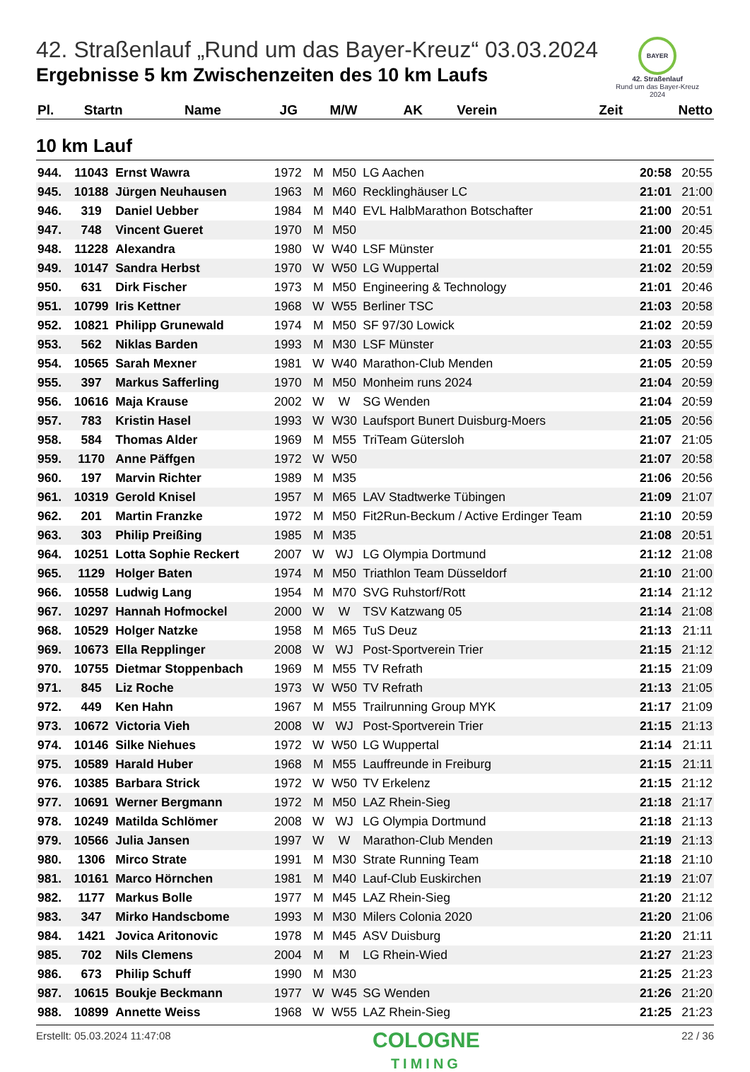42. Straßenlauf „Rund um das Bayer-Kreuz“ 03.03.2024
Ergebnisse 5 km Zwischenzeiten des 10 km Laufs
BAYER
42. Straßenlauf
Rund um das Bayer-Kreuz
2024
| Pl. | Startn | Name | JG | M/W | AK | Verein | Zeit | Netto |
| --- | --- | --- | --- | --- | --- | --- | --- | --- |
10 km Lauf
| 944. | 11043 | Ernst Wawra | 1972 | M | M50 | LG Aachen | 20:58 | 20:55 |
| 945. | 10188 | Jürgen Neuhausen | 1963 | M | M60 | Recklinghäuser LC | 21:01 | 21:00 |
| 946. | 319 | Daniel Uebber | 1984 | M | M40 | EVL HalbMarathon Botschafter | 21:00 | 20:51 |
| 947. | 748 | Vincent Gueret | 1970 | M | M50 | | 21:00 | 20:45 |
| 948. | 11228 | Alexandra | 1980 | W | W40 | LSF Münster | 21:01 | 20:55 |
| 949. | 10147 | Sandra Herbst | 1970 | W | W50 | LG Wuppertal | 21:02 | 20:59 |
| 950. | 631 | Dirk Fischer | 1973 | M | M50 | Engineering & Technology | 21:01 | 20:46 |
| 951. | 10799 | Iris Kettner | 1968 | W | W55 | Berliner TSC | 21:03 | 20:58 |
| 952. | 10821 | Philipp Grunewald | 1974 | M | M50 | SF 97/30 Lowick | 21:02 | 20:59 |
| 953. | 562 | Niklas Barden | 1993 | M | M30 | LSF Münster | 21:03 | 20:55 |
| 954. | 10565 | Sarah Mexner | 1981 | W | W40 | Marathon-Club Menden | 21:05 | 20:59 |
| 955. | 397 | Markus Safferling | 1970 | M | M50 | Monheim runs 2024 | 21:04 | 20:59 |
| 956. | 10616 | Maja Krause | 2002 | W | W | SG Wenden | 21:04 | 20:59 |
| 957. | 783 | Kristin Hasel | 1993 | W | W30 | Laufsport Bunert Duisburg-Moers | 21:05 | 20:56 |
| 958. | 584 | Thomas Alder | 1969 | M | M55 | TriTeam Gütersloh | 21:07 | 21:05 |
| 959. | 1170 | Anne Päffgen | 1972 | W | W50 | | 21:07 | 20:58 |
| 960. | 197 | Marvin Richter | 1989 | M | M35 | | 21:06 | 20:56 |
| 961. | 10319 | Gerold Knisel | 1957 | M | M65 | LAV Stadtwerke Tübingen | 21:09 | 21:07 |
| 962. | 201 | Martin Franzke | 1972 | M | M50 | Fit2Run-Beckum / Active Erdinger Team | 21:10 | 20:59 |
| 963. | 303 | Philip Preißing | 1985 | M | M35 | | 21:08 | 20:51 |
| 964. | 10251 | Lotta Sophie Reckert | 2007 | W | WJ | LG Olympia Dortmund | 21:12 | 21:08 |
| 965. | 1129 | Holger Baten | 1974 | M | M50 | Triathlon Team Düsseldorf | 21:10 | 21:00 |
| 966. | 10558 | Ludwig Lang | 1954 | M | M70 | SVG Ruhstorf/Rott | 21:14 | 21:12 |
| 967. | 10297 | Hannah Hofmockel | 2000 | W | W | TSV Katzwang 05 | 21:14 | 21:08 |
| 968. | 10529 | Holger Natzke | 1958 | M | M65 | TuS Deuz | 21:13 | 21:11 |
| 969. | 10673 | Ella Repplinger | 2008 | W | WJ | Post-Sportverein Trier | 21:15 | 21:12 |
| 970. | 10755 | Dietmar Stoppenbach | 1969 | M | M55 | TV Refrath | 21:15 | 21:09 |
| 971. | 845 | Liz Roche | 1973 | W | W50 | TV Refrath | 21:13 | 21:05 |
| 972. | 449 | Ken Hahn | 1967 | M | M55 | Trailrunning Group MYK | 21:17 | 21:09 |
| 973. | 10672 | Victoria Vieh | 2008 | W | WJ | Post-Sportverein Trier | 21:15 | 21:13 |
| 974. | 10146 | Silke Niehues | 1972 | W | W50 | LG Wuppertal | 21:14 | 21:11 |
| 975. | 10589 | Harald Huber | 1968 | M | M55 | Lauffreunde in Freiburg | 21:15 | 21:11 |
| 976. | 10385 | Barbara Strick | 1972 | W | W50 | TV Erkelenz | 21:15 | 21:12 |
| 977. | 10691 | Werner Bergmann | 1972 | M | M50 | LAZ Rhein-Sieg | 21:18 | 21:17 |
| 978. | 10249 | Matilda Schlömer | 2008 | W | WJ | LG Olympia Dortmund | 21:18 | 21:13 |
| 979. | 10566 | Julia Jansen | 1997 | W | W | Marathon-Club Menden | 21:19 | 21:13 |
| 980. | 1306 | Mirco Strate | 1991 | M | M30 | Strate Running Team | 21:18 | 21:10 |
| 981. | 10161 | Marco Hörnchen | 1981 | M | M40 | Lauf-Club Euskirchen | 21:19 | 21:07 |
| 982. | 1177 | Markus Bolle | 1977 | M | M45 | LAZ Rhein-Sieg | 21:20 | 21:12 |
| 983. | 347 | Mirko Handscbome | 1993 | M | M30 | Milers Colonia 2020 | 21:20 | 21:06 |
| 984. | 1421 | Jovica Aritonovic | 1978 | M | M45 | ASV Duisburg | 21:20 | 21:11 |
| 985. | 702 | Nils Clemens | 2004 | M | M | LG Rhein-Wied | 21:27 | 21:23 |
| 986. | 673 | Philip Schuff | 1990 | M | M30 | | 21:25 | 21:23 |
| 987. | 10615 | Boukje Beckmann | 1977 | W | W45 | SG Wenden | 21:26 | 21:20 |
| 988. | 10899 | Annette Weiss | 1968 | W | W55 | LAZ Rhein-Sieg | 21:25 | 21:23 |
Erstellt: 05.03.2024 11:47:08
COLOGNE
TIMING
22 / 36